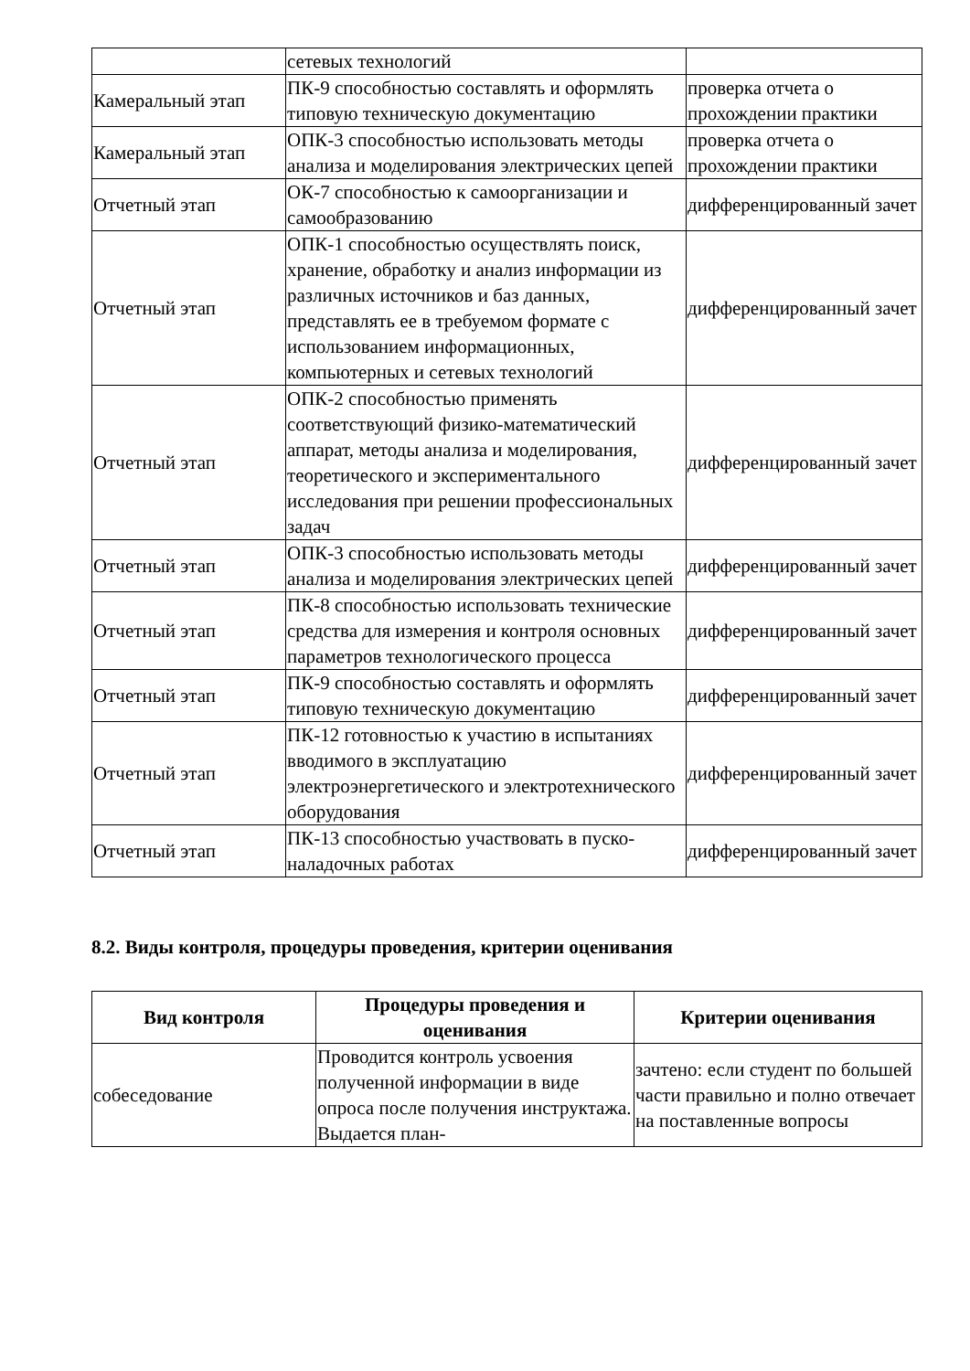| | сетевых технологий | |
| Камеральный этап | ПК-9 способностью составлять и оформлять типовую техническую документацию | проверка отчета о прохождении практики |
| Камеральный этап | ОПК-3 способностью использовать методы анализа и моделирования электрических цепей | проверка отчета о прохождении практики |
| Отчетный этап | ОК-7 способностью к самоорганизации и самообразованию | дифференцированный зачет |
| Отчетный этап | ОПК-1 способностью осуществлять поиск, хранение, обработку и анализ информации из различных источников и баз данных, представлять ее в требуемом формате с использованием информационных, компьютерных и сетевых технологий | дифференцированный зачет |
| Отчетный этап | ОПК-2 способностью применять соответствующий физико-математический аппарат, методы анализа и моделирования, теоретического и экспериментального исследования при решении профессиональных задач | дифференцированный зачет |
| Отчетный этап | ОПК-3 способностью использовать методы анализа и моделирования электрических цепей | дифференцированный зачет |
| Отчетный этап | ПК-8 способностью использовать технические средства для измерения и контроля основных параметров технологического процесса | дифференцированный зачет |
| Отчетный этап | ПК-9 способностью составлять и оформлять типовую техническую документацию | дифференцированный зачет |
| Отчетный этап | ПК-12 готовностью к участию в испытаниях вводимого в эксплуатацию электроэнергетического и электротехнического оборудования | дифференцированный зачет |
| Отчетный этап | ПК-13 способностью участвовать в пуско-наладочных работах | дифференцированный зачет |
8.2. Виды контроля, процедуры проведения, критерии оценивания
| Вид контроля | Процедуры проведения и оценивания | Критерии оценивания |
| --- | --- | --- |
| собеседование | Проводится контроль усвоения полученной информации в виде опроса после получения инструктажа. Выдается план- | зачтено: если студент по большей части правильно и полно отвечает на поставленные вопросы |